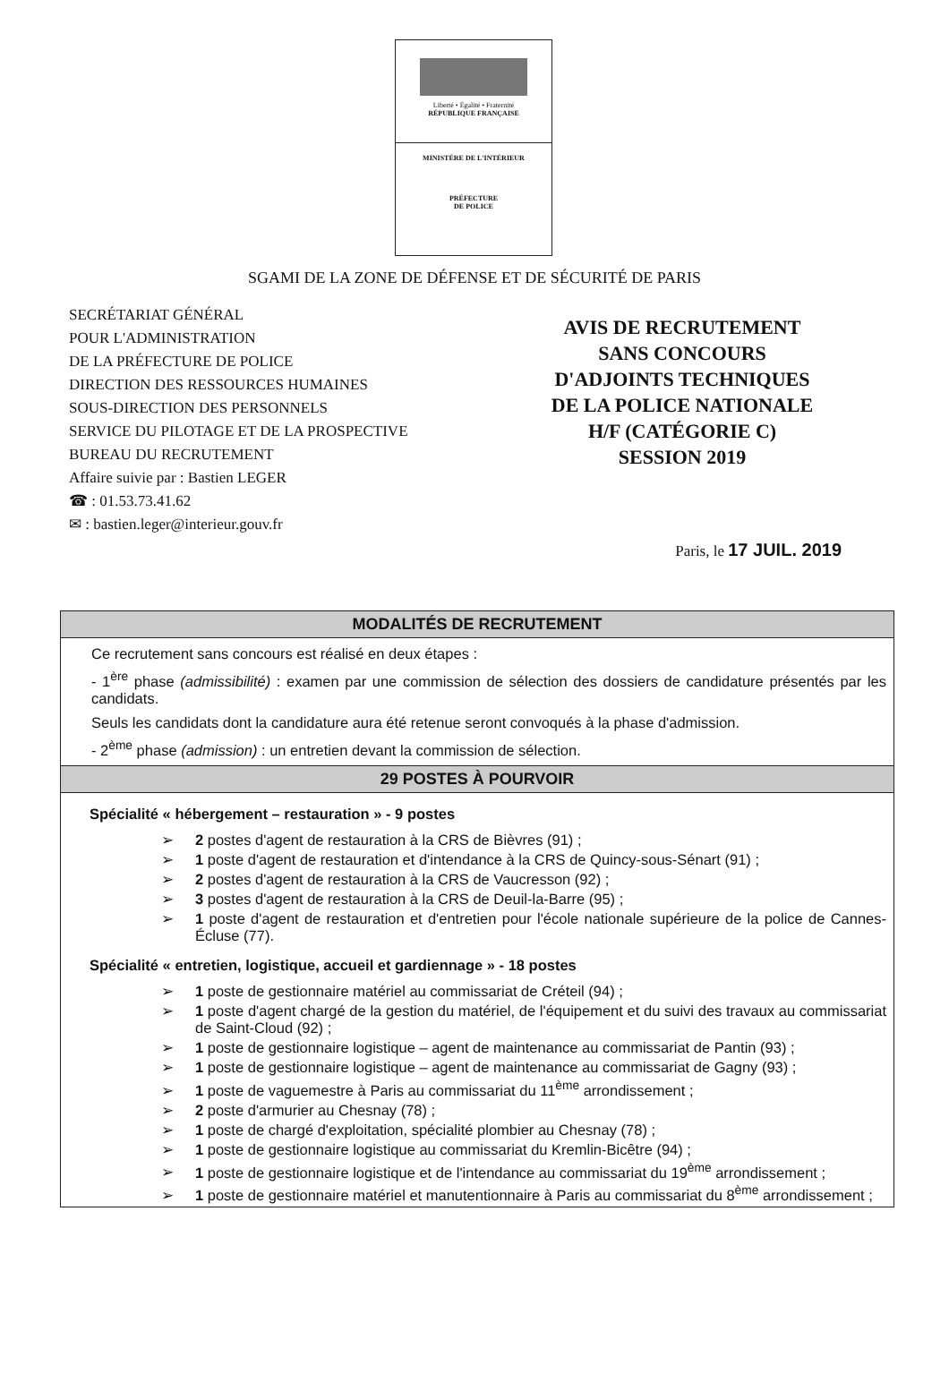Liberté • Égalité • Fraternité
RÉPUBLIQUE FRANÇAISE
MINISTÈRE DE L'INTÉRIEUR
PRÉFECTURE
DE POLICE
SGAMI DE LA ZONE DE DÉFENSE ET DE SÉCURITÉ DE PARIS
SECRÉTARIAT GÉNÉRAL
POUR L'ADMINISTRATION
DE LA PRÉFECTURE DE POLICE
DIRECTION DES RESSOURCES HUMAINES
SOUS-DIRECTION DES PERSONNELS
SERVICE DU PILOTAGE ET DE LA PROSPECTIVE
BUREAU DU RECRUTEMENT
Affaire suivie par : Bastien LEGER
☎ : 01.53.73.41.62
✉ : bastien.leger@interieur.gouv.fr
AVIS DE RECRUTEMENT
SANS CONCOURS
D'ADJOINTS TECHNIQUES
DE LA POLICE NATIONALE
H/F (CATÉGORIE C)
SESSION 2019
Paris, le 17 JUIL. 2019
MODALITÉS DE RECRUTEMENT
Ce recrutement sans concours est réalisé en deux étapes :
- 1<sup>ère</sup> phase (admissibilité) : examen par une commission de sélection des dossiers de candidature présentés par les candidats.
Seuls les candidats dont la candidature aura été retenue seront convoqués à la phase d'admission.
- 2<sup>ème</sup> phase (admission) : un entretien devant la commission de sélection.
29 POSTES À POURVOIR
Spécialité « hébergement – restauration » - 9 postes
➢ 2 postes d'agent de restauration à la CRS de Bièvres (91) ;
➢ 1 poste d'agent de restauration et d'intendance à la CRS de Quincy-sous-Sénart (91) ;
➢ 2 postes d'agent de restauration à la CRS de Vaucresson (92) ;
➢ 3 postes d'agent de restauration à la CRS de Deuil-la-Barre (95) ;
➢ 1 poste d'agent de restauration et d'entretien pour l'école nationale supérieure de la police de Cannes-Écluse (77).
Spécialité « entretien, logistique, accueil et gardiennage » - 18 postes
➢ 1 poste de gestionnaire matériel au commissariat de Créteil (94) ;
➢ 1 poste d'agent chargé de la gestion du matériel, de l'équipement et du suivi des travaux au commissariat de Saint-Cloud (92) ;
➢ 1 poste de gestionnaire logistique – agent de maintenance au commissariat de Pantin (93) ;
➢ 1 poste de gestionnaire logistique – agent de maintenance au commissariat de Gagny (93) ;
➢ 1 poste de vaguemestre à Paris au commissariat du 11<sup>ème</sup> arrondissement ;
➢ 2 poste d'armurier au Chesnay (78) ;
➢ 1 poste de chargé d'exploitation, spécialité plombier au Chesnay (78) ;
➢ 1 poste de gestionnaire logistique au commissariat du Kremlin-Bicêtre (94) ;
➢ 1 poste de gestionnaire logistique et de l'intendance au commissariat du 19<sup>ème</sup> arrondissement ;
➢ 1 poste de gestionnaire matériel et manutentionnaire à Paris au commissariat du 8<sup>ème</sup> arrondissement ;